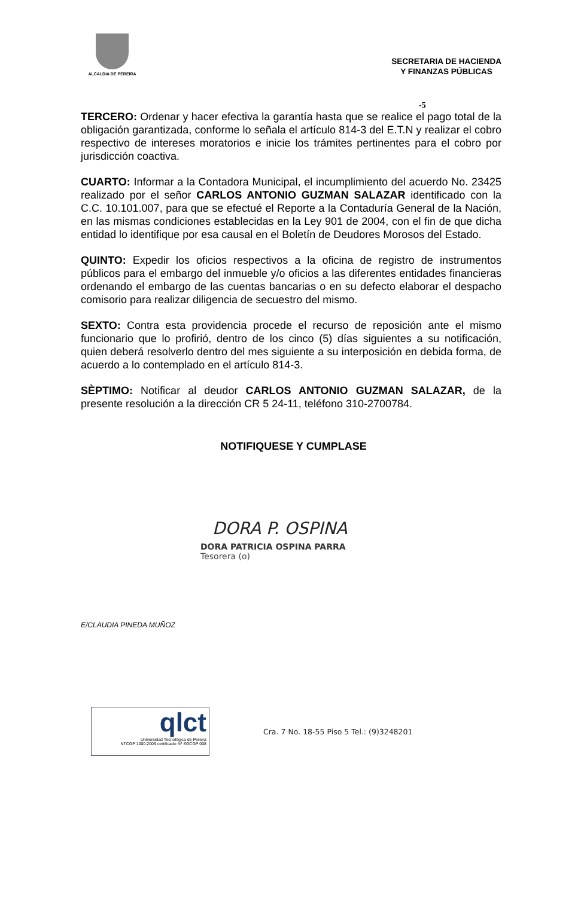ALCALDIA DE PEREIRA
SECRETARIA DE HACIENDA
Y FINANZAS PÚBLICAS
-5
TERCERO: Ordenar y hacer efectiva la garantía hasta que se realice el pago total de la obligación garantizada, conforme lo señala el artículo 814-3 del E.T.N y realizar el cobro respectivo de intereses moratorios e inicie los trámites pertinentes para el cobro por jurisdicción coactiva.
CUARTO: Informar a la Contadora Municipal, el incumplimiento del acuerdo No. 23425 realizado por el señor CARLOS ANTONIO GUZMAN SALAZAR identificado con la C.C. 10.101.007, para que se efectué el Reporte a la Contaduría General de la Nación, en las mismas condiciones establecidas en la Ley 901 de 2004, con el fin de que dicha entidad lo identifique por esa causal en el Boletín de Deudores Morosos del Estado.
QUINTO: Expedir los oficios respectivos a la oficina de registro de instrumentos públicos para el embargo del inmueble y/o oficios a las diferentes entidades financieras ordenando el embargo de las cuentas bancarias o en su defecto elaborar el despacho comisorio para realizar diligencia de secuestro del mismo.
SEXTO: Contra esta providencia procede el recurso de reposición ante el mismo funcionario que lo profirió, dentro de los cinco (5) días siguientes a su notificación, quien deberá resolverlo dentro del mes siguiente a su interposición en debida forma, de acuerdo a lo contemplado en el artículo 814-3.
SÈPTIMO: Notificar al deudor CARLOS ANTONIO GUZMAN SALAZAR, de la presente resolución a la dirección CR 5 24-11, teléfono 310-2700784.
NOTIFIQUESE Y CUMPLASE
DORA P. OSPINA
DORA PATRICIA OSPINA PARRA
Tesorera (o)
E/CLAUDIA PINEDA MUÑOZ
qlct
Universidad Tecnológica de Pereira
NTCGP 1000:2009 certificado Nº SGCGP 008
Cra. 7 No. 18-55 Piso 5 Tel.: (9)3248201